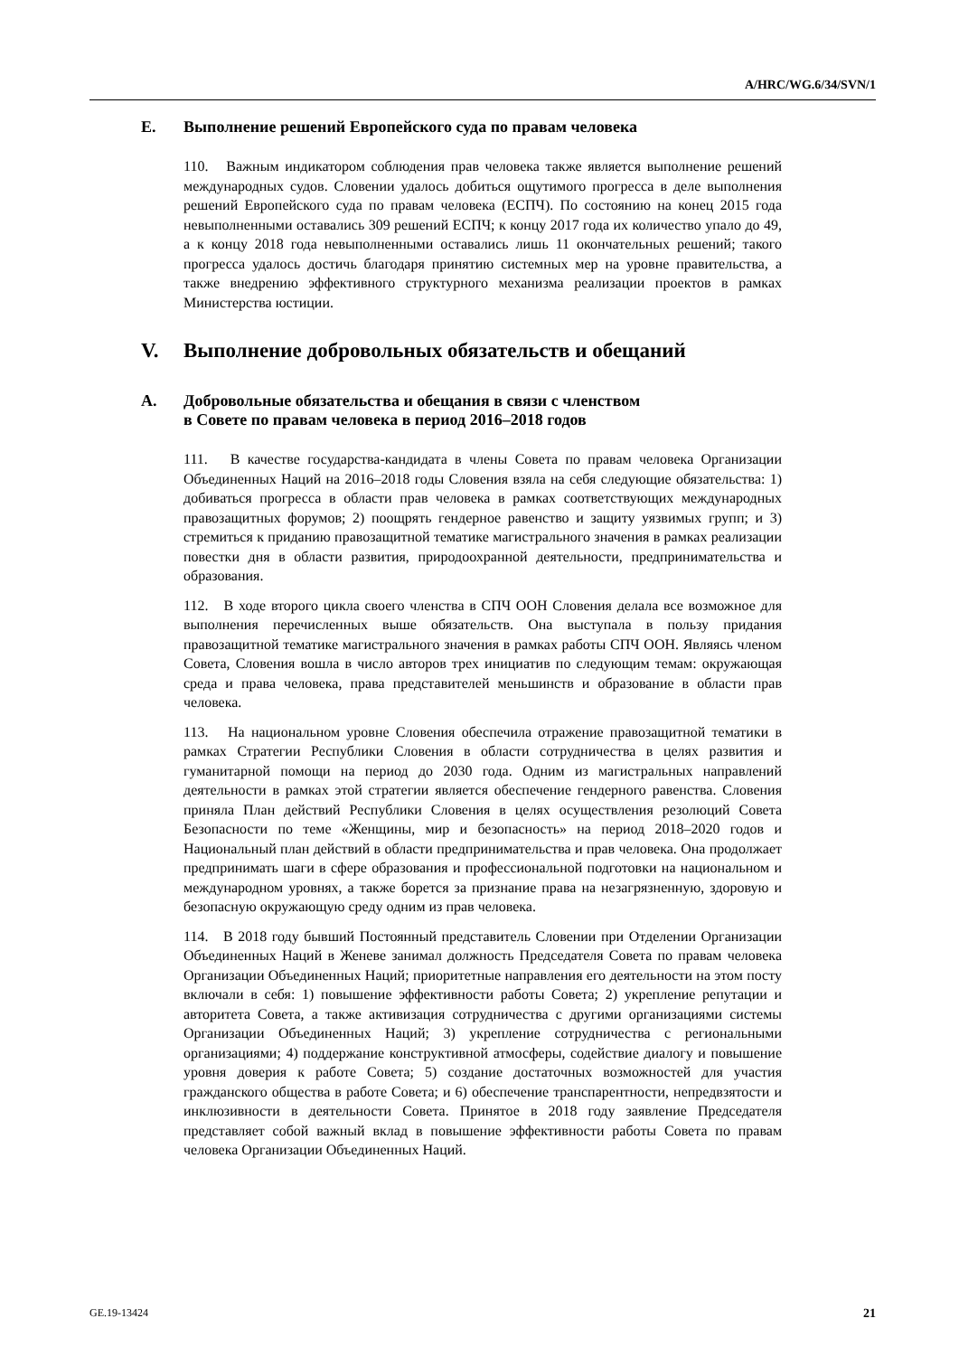A/HRC/WG.6/34/SVN/1
E. Выполнение решений Европейского суда по правам человека
110. Важным индикатором соблюдения прав человека также является выполнение решений международных судов. Словении удалось добиться ощутимого прогресса в деле выполнения решений Европейского суда по правам человека (ЕСПЧ). По состоянию на конец 2015 года невыполненными оставались 309 решений ЕСПЧ; к концу 2017 года их количество упало до 49, а к концу 2018 года невыполненными оставались лишь 11 окончательных решений; такого прогресса удалось достичь благодаря принятию системных мер на уровне правительства, а также внедрению эффективного структурного механизма реализации проектов в рамках Министерства юстиции.
V. Выполнение добровольных обязательств и обещаний
A. Добровольные обязательства и обещания в связи с членством
в Совете по правам человека в период 2016–2018 годов
111. В качестве государства-кандидата в члены Совета по правам человека Организации Объединенных Наций на 2016–2018 годы Словения взяла на себя следующие обязательства: 1) добиваться прогресса в области прав человека в рамках соответствующих международных правозащитных форумов; 2) поощрять гендерное равенство и защиту уязвимых групп; и 3) стремиться к приданию правозащитной тематике магистрального значения в рамках реализации повестки дня в области развития, природоохранной деятельности, предпринимательства и образования.
112. В ходе второго цикла своего членства в СПЧ ООН Словения делала все возможное для выполнения перечисленных выше обязательств. Она выступала в пользу придания правозащитной тематике магистрального значения в рамках работы СПЧ ООН. Являясь членом Совета, Словения вошла в число авторов трех инициатив по следующим темам: окружающая среда и права человека, права представителей меньшинств и образование в области прав человека.
113. На национальном уровне Словения обеспечила отражение правозащитной тематики в рамках Стратегии Республики Словения в области сотрудничества в целях развития и гуманитарной помощи на период до 2030 года. Одним из магистральных направлений деятельности в рамках этой стратегии является обеспечение гендерного равенства. Словения приняла План действий Республики Словения в целях осуществления резолюций Совета Безопасности по теме «Женщины, мир и безопасность» на период 2018–2020 годов и Национальный план действий в области предпринимательства и прав человека. Она продолжает предпринимать шаги в сфере образования и профессиональной подготовки на национальном и международном уровнях, а также борется за признание права на незагрязненную, здоровую и безопасную окружающую среду одним из прав человека.
114. В 2018 году бывший Постоянный представитель Словении при Отделении Организации Объединенных Наций в Женеве занимал должность Председателя Совета по правам человека Организации Объединенных Наций; приоритетные направления его деятельности на этом посту включали в себя: 1) повышение эффективности работы Совета; 2) укрепление репутации и авторитета Совета, а также активизация сотрудничества с другими организациями системы Организации Объединенных Наций; 3) укрепление сотрудничества с региональными организациями; 4) поддержание конструктивной атмосферы, содействие диалогу и повышение уровня доверия к работе Совета; 5) создание достаточных возможностей для участия гражданского общества в работе Совета; и 6) обеспечение транспарентности, непредвзятости и инклюзивности в деятельности Совета. Принятое в 2018 году заявление Председателя представляет собой важный вклад в повышение эффективности работы Совета по правам человека Организации Объединенных Наций.
GE.19-13424 21